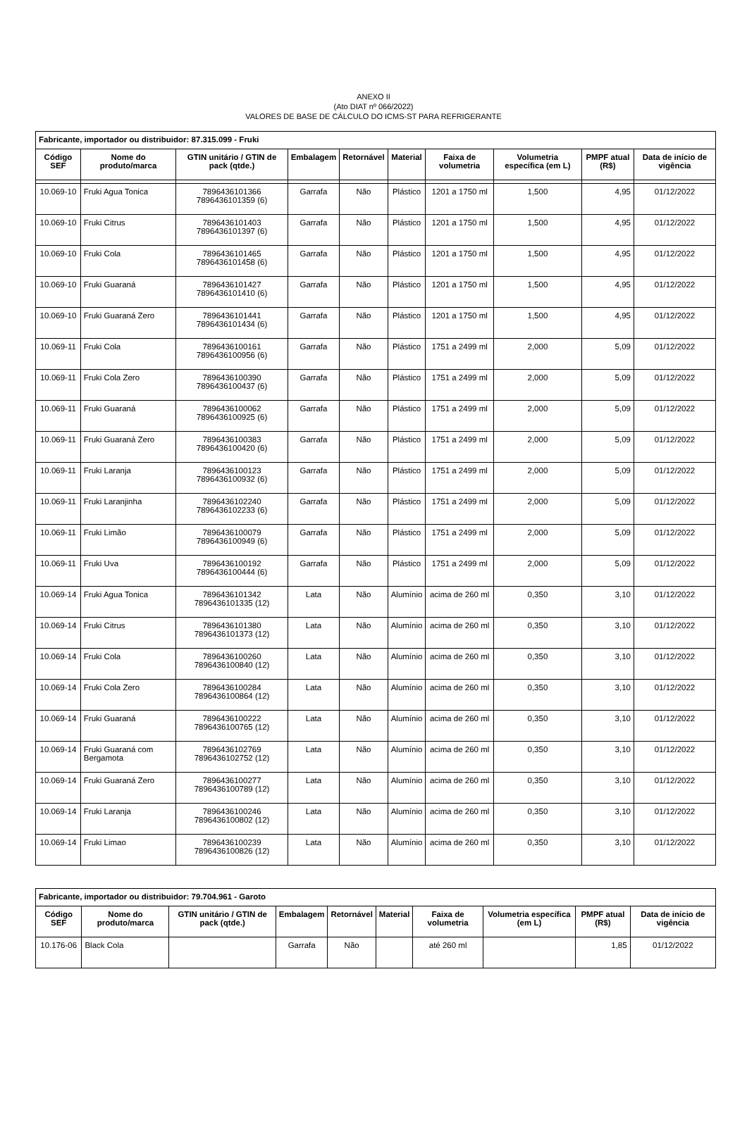ANEXO II
(Ato DIAT nº 066/2022)
VALORES DE BASE DE CÁLCULO DO ICMS-ST PARA REFRIGERANTE
| Fabricante, importador ou distribuidor: 87.315.099 - Fruki | | | | | | | | | |
| Código SEF | Nome do produto/marca | GTIN unitário / GTIN de pack (qtde.) | Embalagem | Retornável | Material | Faixa de volumetria | Volumetria específica (em L) | PMPF atual (R$) | Data de início de vigência |
| 10.069-10 | Fruki Agua Tonica | 7896436101366 7896436101359 (6) | Garrafa | Não | Plástico | 1201 a 1750 ml | 1,500 | 4,95 | 01/12/2022 |
| 10.069-10 | Fruki Citrus | 7896436101403 7896436101397 (6) | Garrafa | Não | Plástico | 1201 a 1750 ml | 1,500 | 4,95 | 01/12/2022 |
| 10.069-10 | Fruki Cola | 7896436101465 7896436101458 (6) | Garrafa | Não | Plástico | 1201 a 1750 ml | 1,500 | 4,95 | 01/12/2022 |
| 10.069-10 | Fruki Guaraná | 7896436101427 7896436101410 (6) | Garrafa | Não | Plástico | 1201 a 1750 ml | 1,500 | 4,95 | 01/12/2022 |
| 10.069-10 | Fruki Guaraná Zero | 7896436101441 7896436101434 (6) | Garrafa | Não | Plástico | 1201 a 1750 ml | 1,500 | 4,95 | 01/12/2022 |
| 10.069-11 | Fruki Cola | 7896436100161 7896436100956 (6) | Garrafa | Não | Plástico | 1751 a 2499 ml | 2,000 | 5,09 | 01/12/2022 |
| 10.069-11 | Fruki Cola Zero | 7896436100390 7896436100437 (6) | Garrafa | Não | Plástico | 1751 a 2499 ml | 2,000 | 5,09 | 01/12/2022 |
| 10.069-11 | Fruki Guaraná | 7896436100062 7896436100925 (6) | Garrafa | Não | Plástico | 1751 a 2499 ml | 2,000 | 5,09 | 01/12/2022 |
| 10.069-11 | Fruki Guaraná Zero | 7896436100383 7896436100420 (6) | Garrafa | Não | Plástico | 1751 a 2499 ml | 2,000 | 5,09 | 01/12/2022 |
| 10.069-11 | Fruki Laranja | 7896436100123 7896436100932 (6) | Garrafa | Não | Plástico | 1751 a 2499 ml | 2,000 | 5,09 | 01/12/2022 |
| 10.069-11 | Fruki Laranjinha | 7896436102240 7896436102233 (6) | Garrafa | Não | Plástico | 1751 a 2499 ml | 2,000 | 5,09 | 01/12/2022 |
| 10.069-11 | Fruki Limão | 7896436100079 7896436100949 (6) | Garrafa | Não | Plástico | 1751 a 2499 ml | 2,000 | 5,09 | 01/12/2022 |
| 10.069-11 | Fruki Uva | 7896436100192 7896436100444 (6) | Garrafa | Não | Plástico | 1751 a 2499 ml | 2,000 | 5,09 | 01/12/2022 |
| 10.069-14 | Fruki Agua Tonica | 7896436101342 7896436101335 (12) | Lata | Não | Alumínio | acima de 260 ml | 0,350 | 3,10 | 01/12/2022 |
| 10.069-14 | Fruki Citrus | 7896436101380 7896436101373 (12) | Lata | Não | Alumínio | acima de 260 ml | 0,350 | 3,10 | 01/12/2022 |
| 10.069-14 | Fruki Cola | 7896436100260 7896436100840 (12) | Lata | Não | Alumínio | acima de 260 ml | 0,350 | 3,10 | 01/12/2022 |
| 10.069-14 | Fruki Cola Zero | 7896436100284 7896436100864 (12) | Lata | Não | Alumínio | acima de 260 ml | 0,350 | 3,10 | 01/12/2022 |
| 10.069-14 | Fruki Guaraná | 7896436100222 7896436100765 (12) | Lata | Não | Alumínio | acima de 260 ml | 0,350 | 3,10 | 01/12/2022 |
| 10.069-14 | Fruki Guaraná com Bergamota | 7896436102769 7896436102752 (12) | Lata | Não | Alumínio | acima de 260 ml | 0,350 | 3,10 | 01/12/2022 |
| 10.069-14 | Fruki Guaraná Zero | 7896436100277 7896436100789 (12) | Lata | Não | Alumínio | acima de 260 ml | 0,350 | 3,10 | 01/12/2022 |
| 10.069-14 | Fruki Laranja | 7896436100246 7896436100802 (12) | Lata | Não | Alumínio | acima de 260 ml | 0,350 | 3,10 | 01/12/2022 |
| 10.069-14 | Fruki Limao | 7896436100239 7896436100826 (12) | Lata | Não | Alumínio | acima de 260 ml | 0,350 | 3,10 | 01/12/2022 |
| Fabricante, importador ou distribuidor: 79.704.961 - Garoto | | | | | | | | | |
| Código SEF | Nome do produto/marca | GTIN unitário / GTIN de pack (qtde.) | Embalagem | Retornável | Material | Faixa de volumetria | Volumetria específica (em L) | PMPF atual (R$) | Data de início de vigência |
| 10.176-06 | Black Cola | | Garrafa | Não | | até 260 ml | | 1,85 | 01/12/2022 |